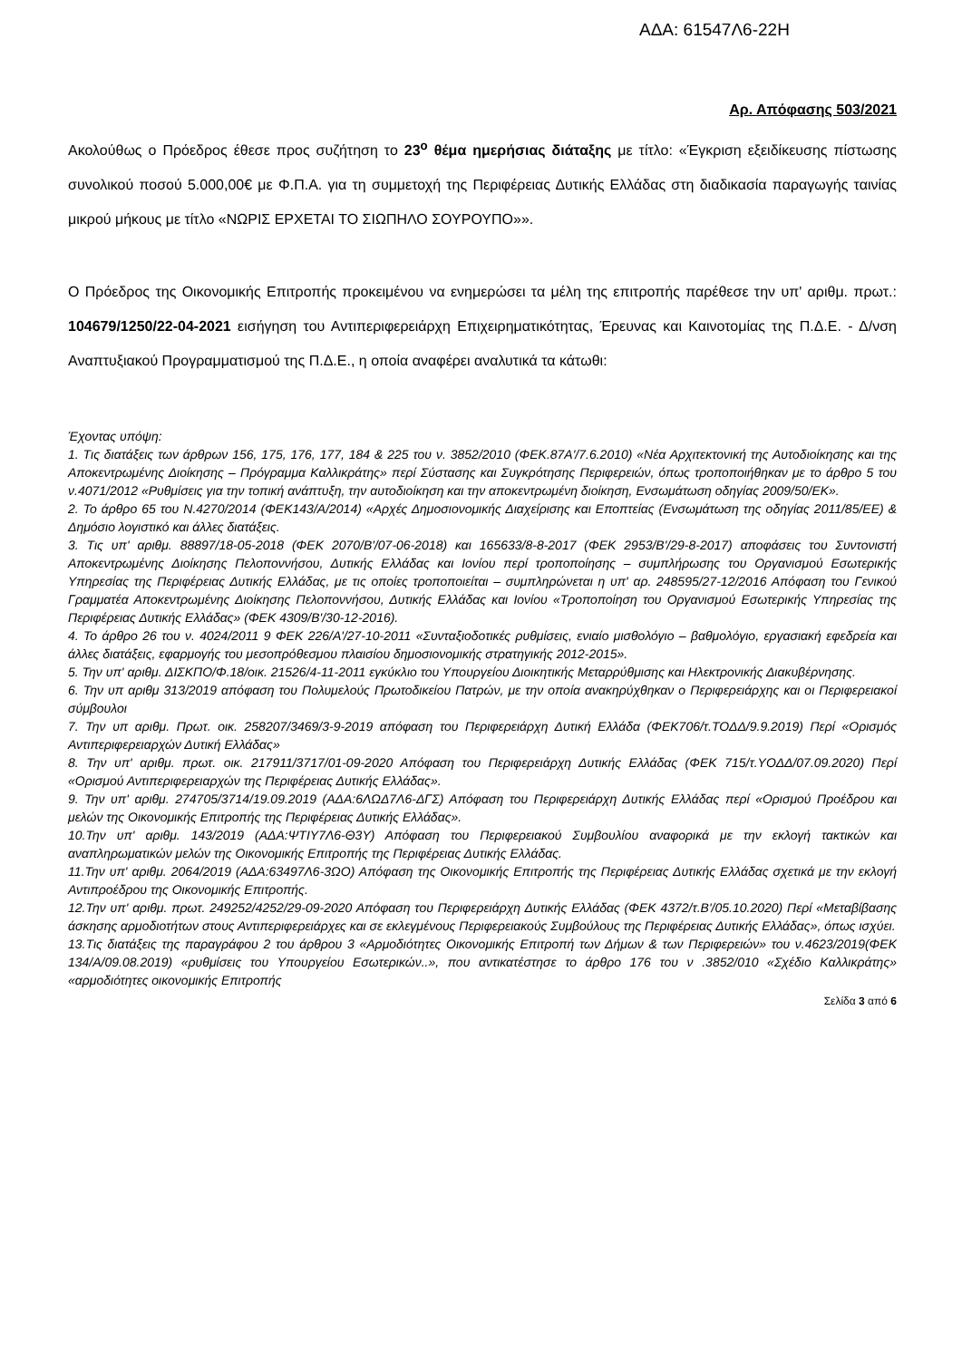ΑΔΑ: 61547Λ6-22Η
Αρ. Απόφασης 503/2021
Ακολούθως ο Πρόεδρος έθεσε προς συζήτηση το 23<sup>ο</sup> θέμα ημερήσιας διάταξης με τίτλο: «Έγκριση εξειδίκευσης πίστωσης συνολικού ποσού 5.000,00€ με Φ.Π.Α. για τη συμμετοχή της Περιφέρειας Δυτικής Ελλάδας στη διαδικασία παραγωγής ταινίας μικρού μήκους με τίτλο «ΝΩΡΙΣ ΕΡΧΕΤΑΙ ΤΟ ΣΙΩΠΗΛΟ ΣΟΥΡΟΥΠΟ»».
Ο Πρόεδρος της Οικονομικής Επιτροπής προκειμένου να ενημερώσει τα μέλη της επιτροπής παρέθεσε την υπ' αριθμ. πρωτ.: 104679/1250/22-04-2021 εισήγηση του Αντιπεριφερειάρχη Επιχειρηματικότητας, Έρευνας και Καινοτομίας της Π.Δ.Ε. - Δ/νση Αναπτυξιακού Προγραμματισμού της Π.Δ.Ε., η οποία αναφέρει αναλυτικά τα κάτωθι:
Έχοντας υπόψη:
1. Τις διατάξεις των άρθρων 156, 175, 176, 177, 184 & 225 του ν. 3852/2010 (ΦΕΚ.87Α'/7.6.2010) «Νέα Αρχιτεκτονική της Αυτοδιοίκησης και της Αποκεντρωμένης Διοίκησης – Πρόγραμμα Καλλικράτης» περί Σύστασης και Συγκρότησης Περιφερειών, όπως τροποποιήθηκαν με το άρθρο 5 του ν.4071/2012 «Ρυθμίσεις για την τοπική ανάπτυξη, την αυτοδιοίκηση και την αποκεντρωμένη διοίκηση, Ενσωμάτωση οδηγίας 2009/50/ΕΚ».
2. Το άρθρο 65 του Ν.4270/2014 (ΦΕΚ143/Α/2014) «Αρχές Δημοσιονομικής Διαχείρισης και Εποπτείας (Ενσωμάτωση της οδηγίας 2011/85/ΕΕ) & Δημόσιο λογιστικό και άλλες διατάξεις.
3. Τις υπ' αριθμ. 88897/18-05-2018 (ΦΕΚ 2070/Β'/07-06-2018) και 165633/8-8-2017 (ΦΕΚ 2953/Β'/29-8-2017) αποφάσεις του Συντονιστή Αποκεντρωμένης Διοίκησης Πελοποννήσου, Δυτικής Ελλάδας και Ιονίου περί τροποποίησης – συμπλήρωσης του Οργανισμού Εσωτερικής Υπηρεσίας της Περιφέρειας Δυτικής Ελλάδας, με τις οποίες τροποποιείται – συμπληρώνεται η υπ' αρ. 248595/27-12/2016 Απόφαση του Γενικού Γραμματέα Αποκεντρωμένης Διοίκησης Πελοποννήσου, Δυτικής Ελλάδας και Ιονίου «Τροποποίηση του Οργανισμού Εσωτερικής Υπηρεσίας της Περιφέρειας Δυτικής Ελλάδας» (ΦΕΚ 4309/Β'/30-12-2016).
4. Το άρθρο 26 του ν. 4024/2011 9 ΦΕΚ 226/Α'/27-10-2011 «Συνταξιοδοτικές ρυθμίσεις, ενιαίο μισθολόγιο – βαθμολόγιο, εργασιακή εφεδρεία και άλλες διατάξεις, εφαρμογής του μεσοπρόθεσμου πλαισίου δημοσιονομικής στρατηγικής 2012-2015».
5. Την υπ' αριθμ. ΔΙΣΚΠΟ/Φ.18/οικ. 21526/4-11-2011 εγκύκλιο του Υπουργείου Διοικητικής Μεταρρύθμισης και Ηλεκτρονικής Διακυβέρνησης.
6. Την υπ αριθμ 313/2019 απόφαση του Πολυμελούς Πρωτοδικείου Πατρών, με την οποία ανακηρύχθηκαν ο Περιφερειάρχης και οι Περιφερειακοί σύμβουλοι
7. Την υπ αριθμ. Πρωτ. οικ. 258207/3469/3-9-2019 απόφαση του Περιφερειάρχη Δυτική Ελλάδα (ΦΕΚ706/τ.ΤΟΔΔ/9.9.2019) Περί «Ορισμός Αντιπεριφερειαρχών Δυτική Ελλάδας»
8. Την υπ' αριθμ. πρωτ. οικ. 217911/3717/01-09-2020 Απόφαση του Περιφερειάρχη Δυτικής Ελλάδας (ΦΕΚ 715/τ.ΥΟΔΔ/07.09.2020) Περί «Ορισμού Αντιπεριφερειαρχών της Περιφέρειας Δυτικής Ελλάδας».
9. Την υπ' αριθμ. 274705/3714/19.09.2019 (ΑΔΑ:6ΛΩΔ7Λ6-ΔΓΣ) Απόφαση του Περιφερειάρχη Δυτικής Ελλάδας περί «Ορισμού Προέδρου και μελών της Οικονομικής Επιτροπής της Περιφέρειας Δυτικής Ελλάδας».
10.Την υπ' αριθμ. 143/2019 (ΑΔΑ:ΨΤΙΥ7Λ6-Θ3Υ) Απόφαση του Περιφερειακού Συμβουλίου αναφορικά με την εκλογή τακτικών και αναπληρωματικών μελών της Οικονομικής Επιτροπής της Περιφέρειας Δυτικής Ελλάδας.
11.Την υπ' αριθμ. 2064/2019 (ΑΔΑ:63497Λ6-3ΩΟ) Απόφαση της Οικονομικής Επιτροπής της Περιφέρειας Δυτικής Ελλάδας σχετικά με την εκλογή Αντιπροέδρου της Οικονομικής Επιτροπής.
12.Την υπ' αριθμ. πρωτ. 249252/4252/29-09-2020 Απόφαση του Περιφερειάρχη Δυτικής Ελλάδας (ΦΕΚ 4372/τ.Β'/05.10.2020) Περί «Μεταβίβασης άσκησης αρμοδιοτήτων στους Αντιπεριφερειάρχες και σε εκλεγμένους Περιφερειακούς Συμβούλους της Περιφέρειας Δυτικής Ελλάδας», όπως ισχύει.
13.Τις διατάξεις της παραγράφου 2 του άρθρου 3 «Αρμοδιότητες Οικονομικής Επιτροπή των Δήμων & των Περιφερειών» του ν.4623/2019(ΦΕΚ 134/Α/09.08.2019) «ρυθμίσεις του Υπουργείου Εσωτερικών..», που αντικατέστησε το άρθρο 176 του ν .3852/010 «Σχέδιο Καλλικράτης» «αρμοδιότητες οικονομικής Επιτροπής
Σελίδα 3 από 6